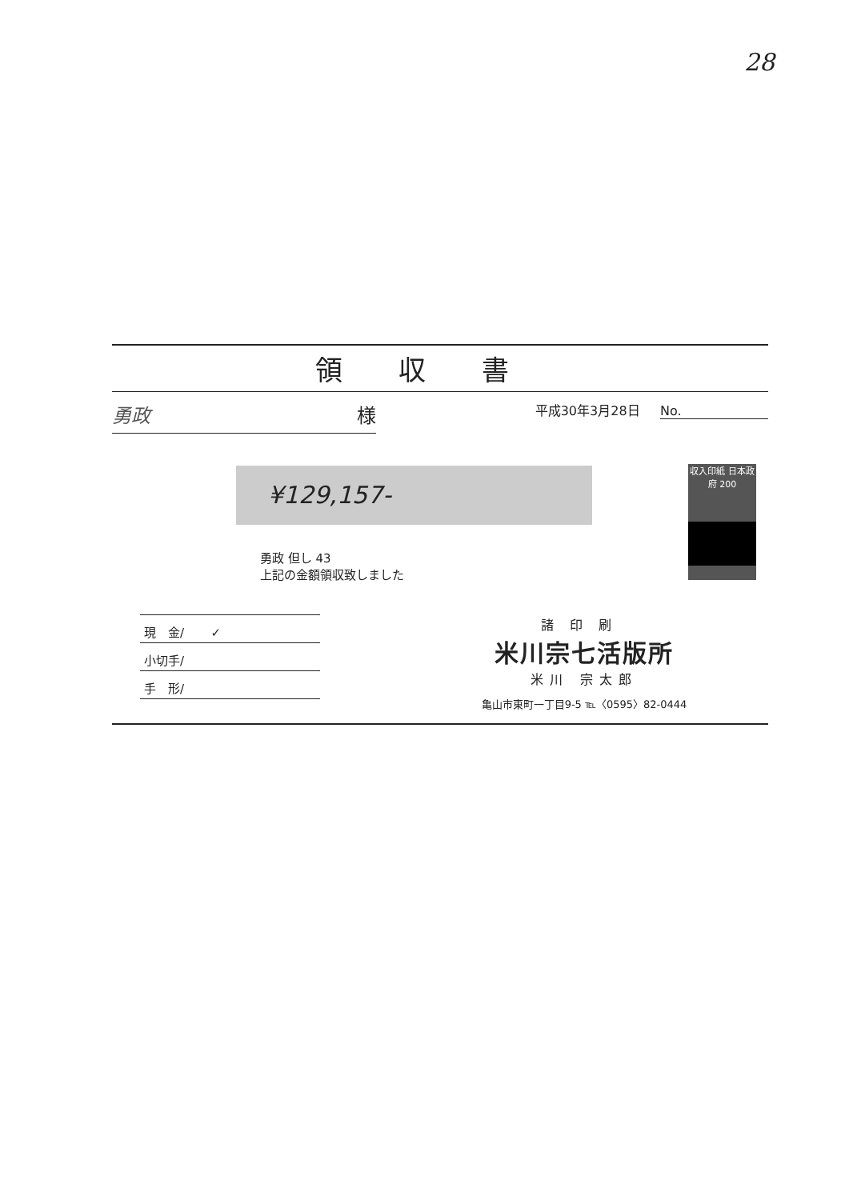28
領収書
勇政 様
平成30年3月28日 No.
収入印紙 日本政府 200
¥129,157-
勇政 但し 43
上記の金額領収致しました
現　金/ ✓
小切手/
手　形/
諸印刷
米川宗七活版所
米川 宗太郎
亀山市東町一丁目9-5 ℡〈0595〉82-0444